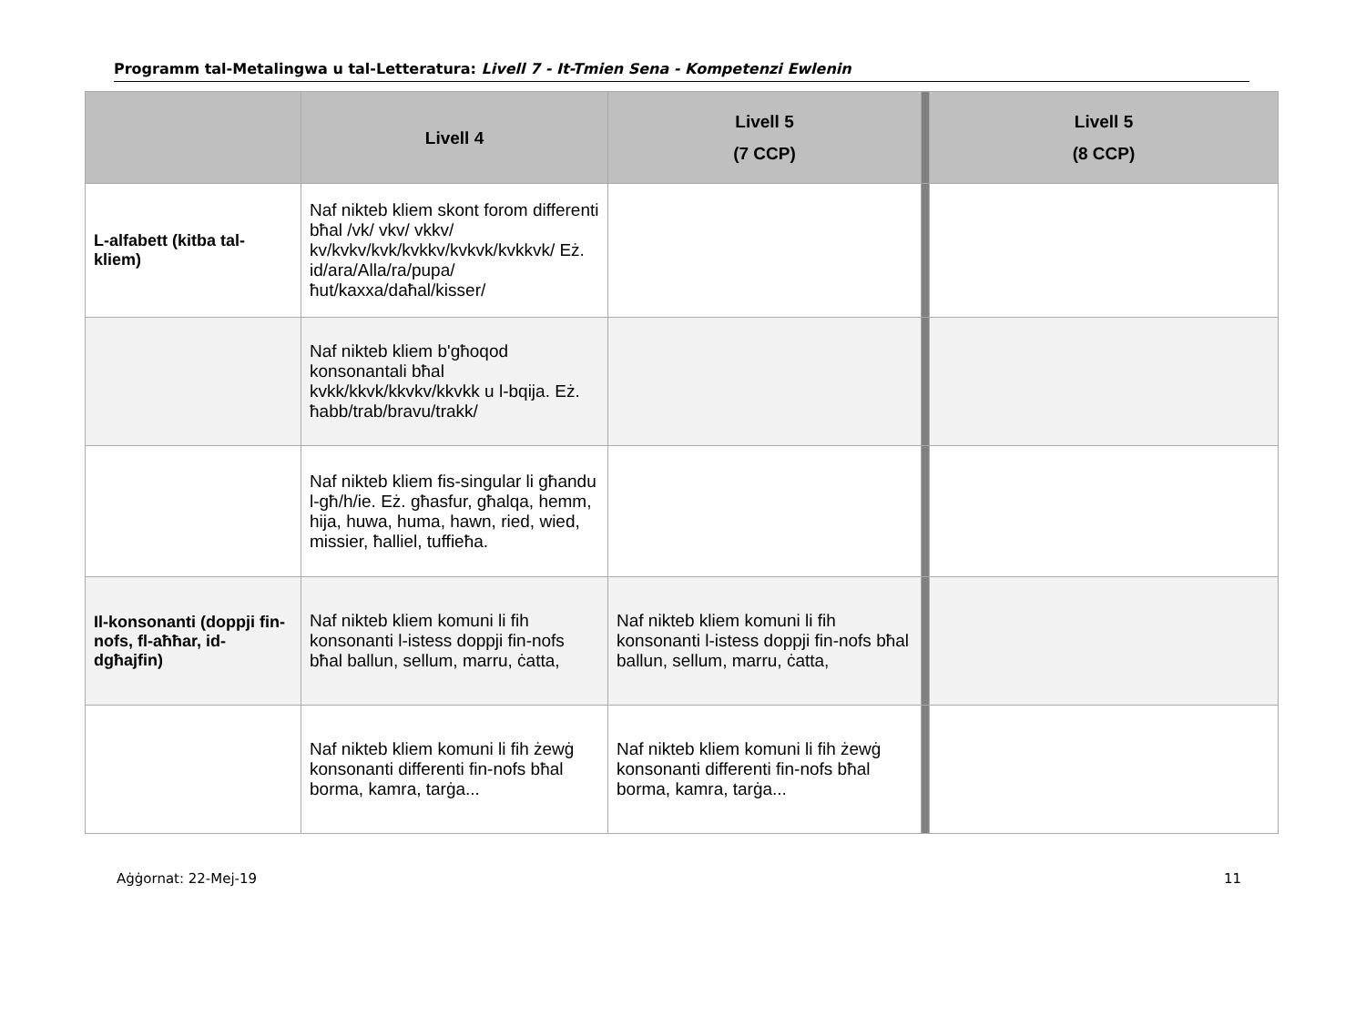Programm tal-Metalingwa u tal-Letteratura: Livell 7 - It-Tmien Sena - Kompetenzi Ewlenin
| | Livell 4 | Livell 5 (7 CCP) | | Livell 5 (8 CCP) |
| --- | --- | --- | --- | --- |
| L-alfabett (kitba tal-kliem) | Naf nikteb kliem skont forom differenti bħal /vk/ vkv/ vkkv/ kv/kvkv/kvk/kvkkv/kvkvk/kvkkvk/ Eż. id/ara/Alla/ra/pupa/ħut/kaxxa/daħal/kisser/ | | | |
| | Naf nikteb kliem b'għoqod konsonantali bħal kvkk/kkvk/kkvkv/kkvkk u l-bqija. Eż. ħabb/trab/bravu/trakk/ | | | |
| | Naf nikteb kliem fis-singular li għandu l-għ/h/ie. Eż. għasfur, għalqa, hemm, hija, huwa, huma, hawn, ried, wied, missier, ħalliel, tuffieħa. | | | |
| Il-konsonanti (doppji fin-nofs, fl-aħħar, id-dgħajfin) | Naf nikteb kliem komuni li fih konsonanti l-istess doppji fin-nofs bħal ballun, sellum, marru, ċatta, | Naf nikteb kliem komuni li fih konsonanti l-istess doppji fin-nofs bħal ballun, sellum, marru, ċatta, | | |
| | Naf nikteb kliem komuni li fih żewġ konsonanti differenti fin-nofs bħal borma, kamra, tarġa... | Naf nikteb kliem komuni li fih żewġ konsonanti differenti fin-nofs bħal borma, kamra, tarġa... | | |
Aġġornat: 22-Mej-19 11